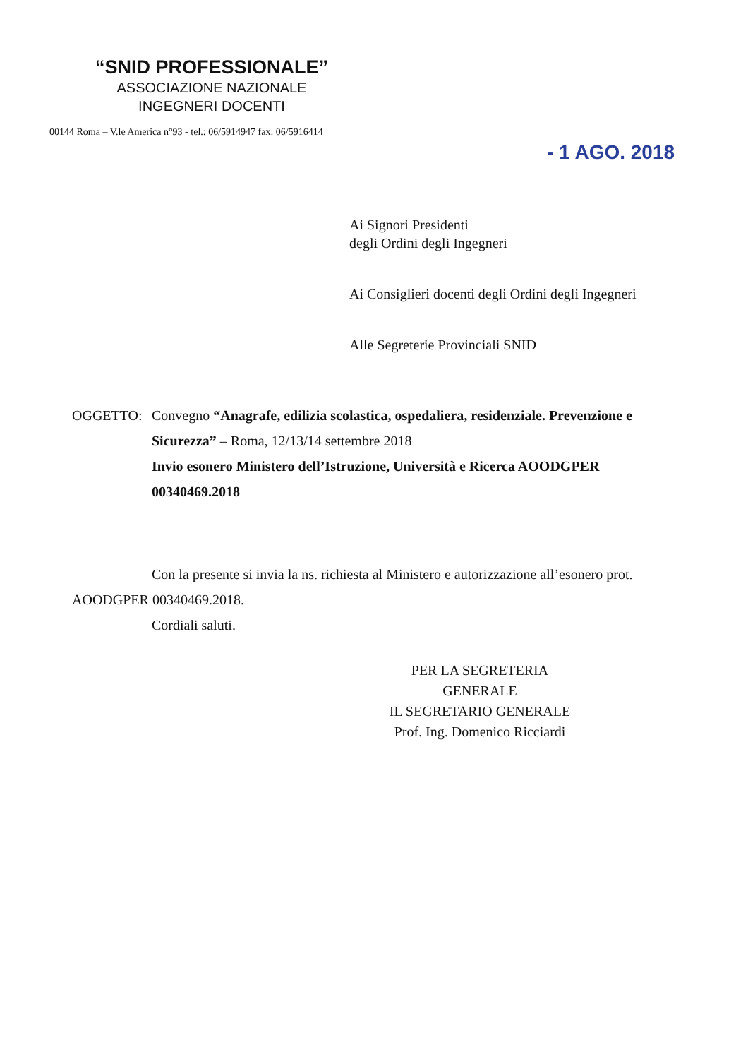“SNID PROFESSIONALE”
ASSOCIAZIONE NAZIONALE
INGEGNERI DOCENTI
00144 Roma – V.le America n°93 - tel.: 06/5914947 fax: 06/5916414
- 1 AGO. 2018
Ai Signori Presidenti
degli Ordini degli Ingegneri
Ai Consiglieri docenti degli Ordini degli Ingegneri
Alle Segreterie Provinciali SNID
OGGETTO: Convegno “Anagrafe, edilizia scolastica, ospedaliera, residenziale. Prevenzione e Sicurezza” – Roma, 12/13/14 settembre 2018
Invio esonero Ministero dell’Istruzione, Università e Ricerca AOODGPER 00340469.2018
Con la presente si invia la ns. richiesta al Ministero e autorizzazione all’esonero prot. AOODGPER 00340469.2018.
Cordiali saluti.
PER LA SEGRETERIA GENERALE
IL SEGRETARIO GENERALE
Prof. Ing. Domenico Ricciardi